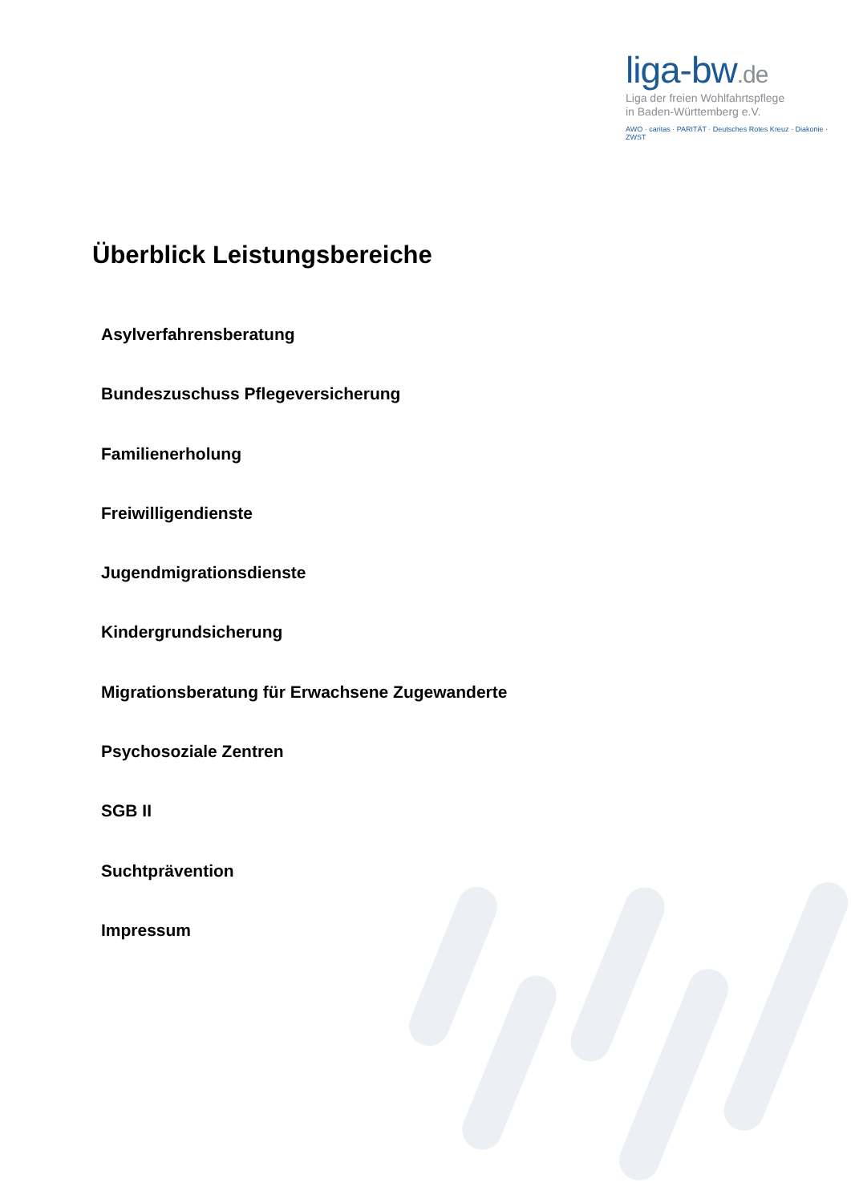liga-bw.de
Liga der freien Wohlfahrtspflege
in Baden-Württemberg e.V.
AWO · caritas · PARITÄT · Deutsches Rotes Kreuz · Diakonie · ZWST
Überblick Leistungsbereiche
Asylverfahrensberatung
Bundeszuschuss Pflegeversicherung
Familienerholung
Freiwilligendienste
Jugendmigrationsdienste
Kindergrundsicherung
Migrationsberatung für Erwachsene Zugewanderte
Psychosoziale Zentren
SGB II
Suchtprävention
Impressum